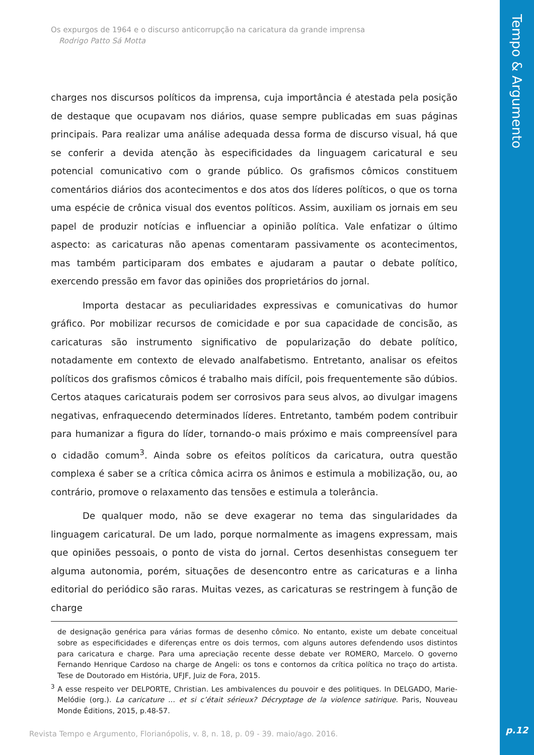Os expurgos de 1964 e o discurso anticorrupção na caricatura da grande imprensa
Rodrigo Patto Sá Motta
charges nos discursos políticos da imprensa, cuja importância é atestada pela posição de destaque que ocupavam nos diários, quase sempre publicadas em suas páginas principais. Para realizar uma análise adequada dessa forma de discurso visual, há que se conferir a devida atenção às especificidades da linguagem caricatural e seu potencial comunicativo com o grande público. Os grafismos cômicos constituem comentários diários dos acontecimentos e dos atos dos líderes políticos, o que os torna uma espécie de crônica visual dos eventos políticos. Assim, auxiliam os jornais em seu papel de produzir notícias e influenciar a opinião política. Vale enfatizar o último aspecto: as caricaturas não apenas comentaram passivamente os acontecimentos, mas também participaram dos embates e ajudaram a pautar o debate político, exercendo pressão em favor das opiniões dos proprietários do jornal.
Importa destacar as peculiaridades expressivas e comunicativas do humor gráfico. Por mobilizar recursos de comicidade e por sua capacidade de concisão, as caricaturas são instrumento significativo de popularização do debate político, notadamente em contexto de elevado analfabetismo. Entretanto, analisar os efeitos políticos dos grafismos cômicos é trabalho mais difícil, pois frequentemente são dúbios. Certos ataques caricaturais podem ser corrosivos para seus alvos, ao divulgar imagens negativas, enfraquecendo determinados líderes. Entretanto, também podem contribuir para humanizar a figura do líder, tornando-o mais próximo e mais compreensível para o cidadão comum<sup>3</sup>. Ainda sobre os efeitos políticos da caricatura, outra questão complexa é saber se a crítica cômica acirra os ânimos e estimula a mobilização, ou, ao contrário, promove o relaxamento das tensões e estimula a tolerância.
De qualquer modo, não se deve exagerar no tema das singularidades da linguagem caricatural. De um lado, porque normalmente as imagens expressam, mais que opiniões pessoais, o ponto de vista do jornal. Certos desenhistas conseguem ter alguma autonomia, porém, situações de desencontro entre as caricaturas e a linha editorial do periódico são raras. Muitas vezes, as caricaturas se restringem à função de charge
de designação genérica para várias formas de desenho cômico. No entanto, existe um debate conceitual sobre as especificidades e diferenças entre os dois termos, com alguns autores defendendo usos distintos para caricatura e charge. Para uma apreciação recente desse debate ver ROMERO, Marcelo. O governo Fernando Henrique Cardoso na charge de Angeli: os tons e contornos da crítica política no traço do artista. Tese de Doutorado em História, UFJF, Juiz de Fora, 2015.
<sup>3</sup> A esse respeito ver DELPORTE, Christian. Les ambivalences du pouvoir e des politiques. In DELGADO, Marie-Melódie (org.). La caricature ... et si c’était sérieux? Décryptage de la violence satirique. Paris, Nouveau Monde Éditions, 2015, p.48-57.
Revista Tempo e Argumento, Florianópolis, v. 8, n. 18, p. 09 - 39. maio/ago. 2016.
Tempo & Argumento
p.12